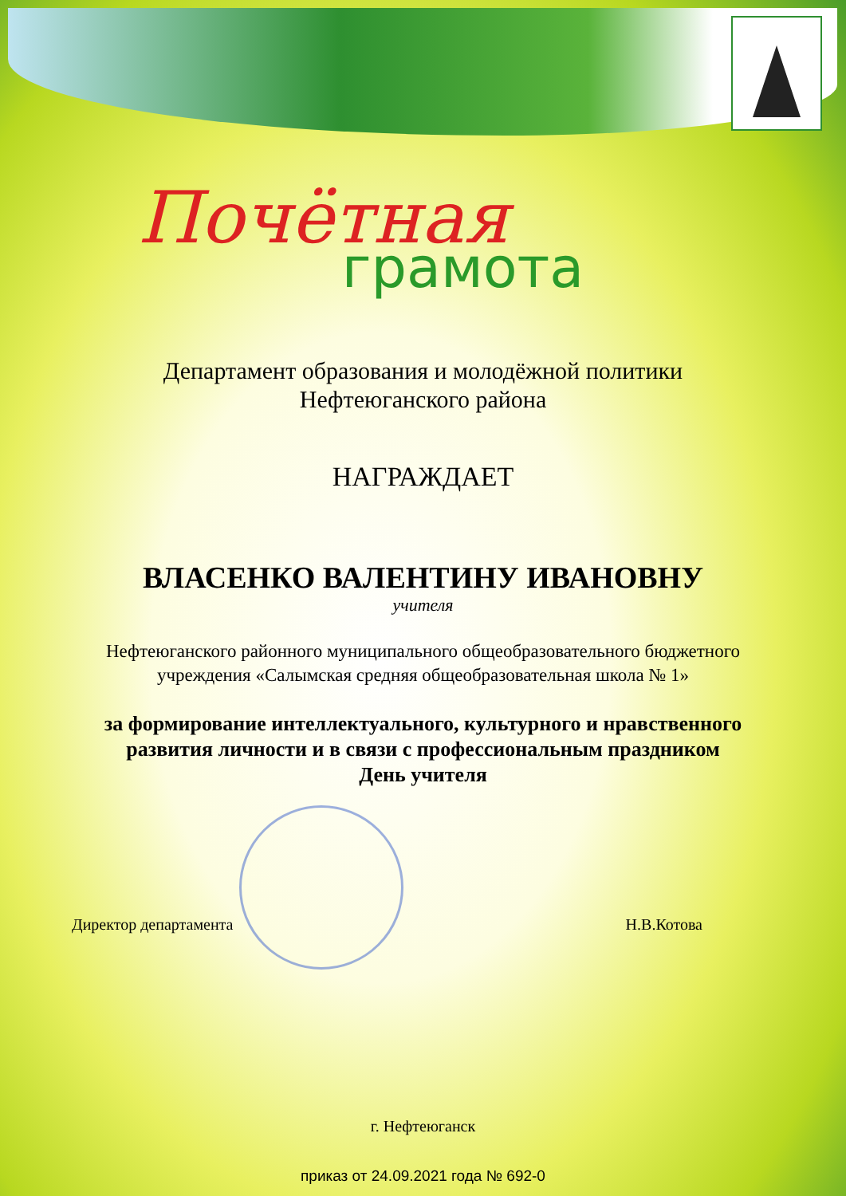Почётная
грамота
Департамент образования и молодёжной политики
Нефтеюганского района
НАГРАЖДАЕТ
ВЛАСЕНКО ВАЛЕНТИНУ ИВАНОВНУ
учителя
Нефтеюганского районного муниципального общеобразовательного бюджетного
учреждения «Салымская средняя общеобразовательная школа № 1»
за формирование интеллектуального, культурного и нравственного
развития личности и в связи с профессиональным праздником
День учителя
Директор департамента Н.В.Котова
г. Нефтеюганск
приказ от 24.09.2021 года № 692-0